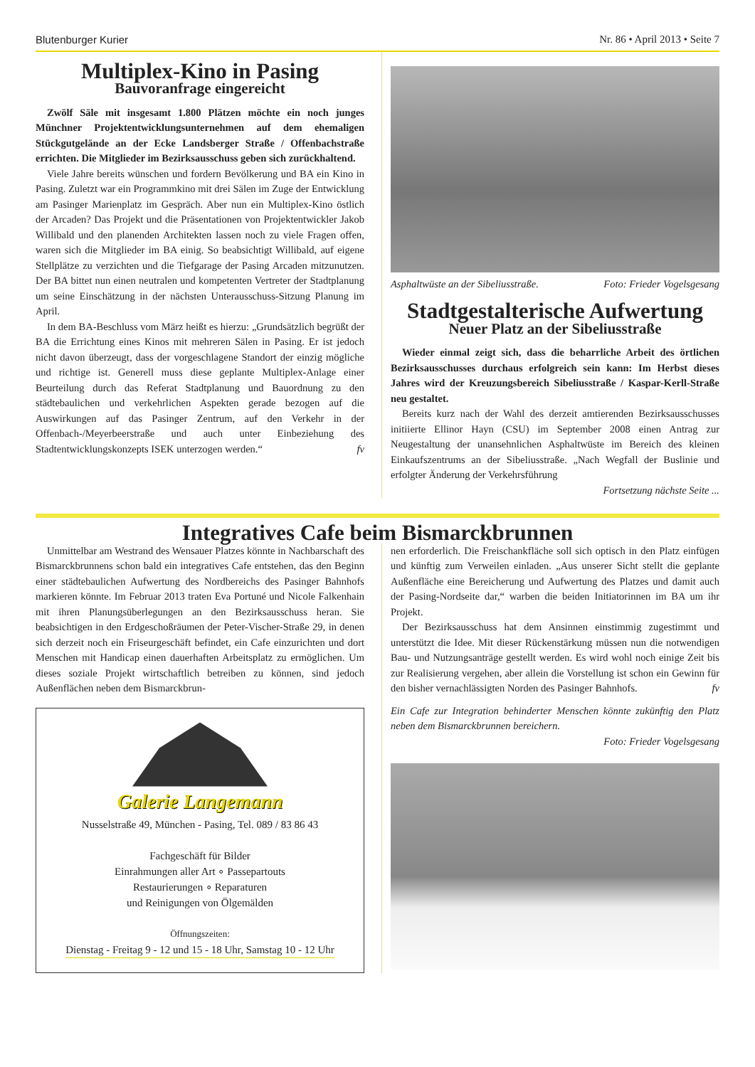Blutenburger Kurier Nr. 86 • April 2013 • Seite 7
Multiplex-Kino in Pasing
Bauvoranfrage eingereicht
Zwölf Säle mit insgesamt 1.800 Plätzen möchte ein noch junges Münchner Projektentwicklungsunternehmen auf dem ehemaligen Stückgutgelände an der Ecke Landsberger Straße / Offenbachstraße errichten. Die Mitglieder im Bezirksausschuss geben sich zurückhaltend.
Viele Jahre bereits wünschen und fordern Bevölkerung und BA ein Kino in Pasing. Zuletzt war ein Programmkino mit drei Sälen im Zuge der Entwicklung am Pasinger Marienplatz im Gespräch. Aber nun ein Multiplex-Kino östlich der Arcaden? Das Projekt und die Präsentationen von Projektentwickler Jakob Willibald und den planenden Architekten lassen noch zu viele Fragen offen, waren sich die Mitglieder im BA einig. So beabsichtigt Willibald, auf eigene Stellplätze zu verzichten und die Tiefgarage der Pasing Arcaden mitzunutzen. Der BA bittet nun einen neutralen und kompetenten Vertreter der Stadtplanung um seine Einschätzung in der nächsten Unterausschuss-Sitzung Planung im April.
In dem BA-Beschluss vom März heißt es hierzu: „Grundsätzlich begrüßt der BA die Errichtung eines Kinos mit mehreren Sälen in Pasing. Er ist jedoch nicht davon überzeugt, dass der vorgeschlagene Standort der einzig mögliche und richtige ist. Generell muss diese geplante Multiplex-Anlage einer Beurteilung durch das Referat Stadtplanung und Bauordnung zu den städtebaulichen und verkehrlichen Aspekten gerade bezogen auf die Auswirkungen auf das Pasinger Zentrum, auf den Verkehr in der Offenbach-/Meyerbeerstraße und auch unter Einbeziehung des Stadtentwicklungskonzepts ISEK unterzogen werden.“ fv
Asphaltwüste an der Sibeliusstraße. Foto: Frieder Vogelsgesang
Stadtgestalterische Aufwertung
Neuer Platz an der Sibeliusstraße
Wieder einmal zeigt sich, dass die beharrliche Arbeit des örtlichen Bezirksausschusses durchaus erfolgreich sein kann: Im Herbst dieses Jahres wird der Kreuzungsbereich Sibeliusstraße / Kaspar-Kerll-Straße neu gestaltet.
Bereits kurz nach der Wahl des derzeit amtierenden Bezirksausschusses initiierte Ellinor Hayn (CSU) im September 2008 einen Antrag zur Neugestaltung der unansehnlichen Asphaltwüste im Bereich des kleinen Einkaufszentrums an der Sibeliusstraße. „Nach Wegfall der Buslinie und erfolgter Änderung der Verkehrsführung
Fortsetzung nächste Seite ...
Integratives Cafe beim Bismarckbrunnen
Unmittelbar am Westrand des Wensauer Platzes könnte in Nachbarschaft des Bismarckbrunnens schon bald ein integratives Cafe entstehen, das den Beginn einer städtebaulichen Aufwertung des Nordbereichs des Pasinger Bahnhofs markieren könnte. Im Februar 2013 traten Eva Portuné und Nicole Falkenhain mit ihren Planungsüberlegungen an den Bezirksausschuss heran. Sie beabsichtigen in den Erdgeschoßräumen der Peter-Vischer-Straße 29, in denen sich derzeit noch ein Friseurgeschäft befindet, ein Cafe einzurichten und dort Menschen mit Handicap einen dauerhaften Arbeitsplatz zu ermöglichen. Um dieses soziale Projekt wirtschaftlich betreiben zu können, sind jedoch Außenflächen neben dem Bismarckbrun-
Galerie Langemann
Nusselstraße 49, München - Pasing, Tel. 089 / 83 86 43
Fachgeschäft für Bilder
Einrahmungen aller Art ∘ Passepartouts
Restaurierungen ∘ Reparaturen
und Reinigungen von Ölgemälden
Öffnungszeiten:
Dienstag - Freitag 9 - 12 und 15 - 18 Uhr, Samstag 10 - 12 Uhr
nen erforderlich. Die Freischankfläche soll sich optisch in den Platz einfügen und künftig zum Verweilen einladen. „Aus unserer Sicht stellt die geplante Außenfläche eine Bereicherung und Aufwertung des Platzes und damit auch der Pasing-Nordseite dar,“ warben die beiden Initiatorinnen im BA um ihr Projekt.
Der Bezirksausschuss hat dem Ansinnen einstimmig zugestimmt und unterstützt die Idee. Mit dieser Rückenstärkung müssen nun die notwendigen Bau- und Nutzungsanträge gestellt werden. Es wird wohl noch einige Zeit bis zur Realisierung vergehen, aber allein die Vorstellung ist schon ein Gewinn für den bisher vernachlässigten Norden des Pasinger Bahnhofs. fv
Ein Cafe zur Integration behinderter Menschen könnte zukünftig den Platz neben dem Bismarckbrunnen bereichern.
Foto: Frieder Vogelsgesang